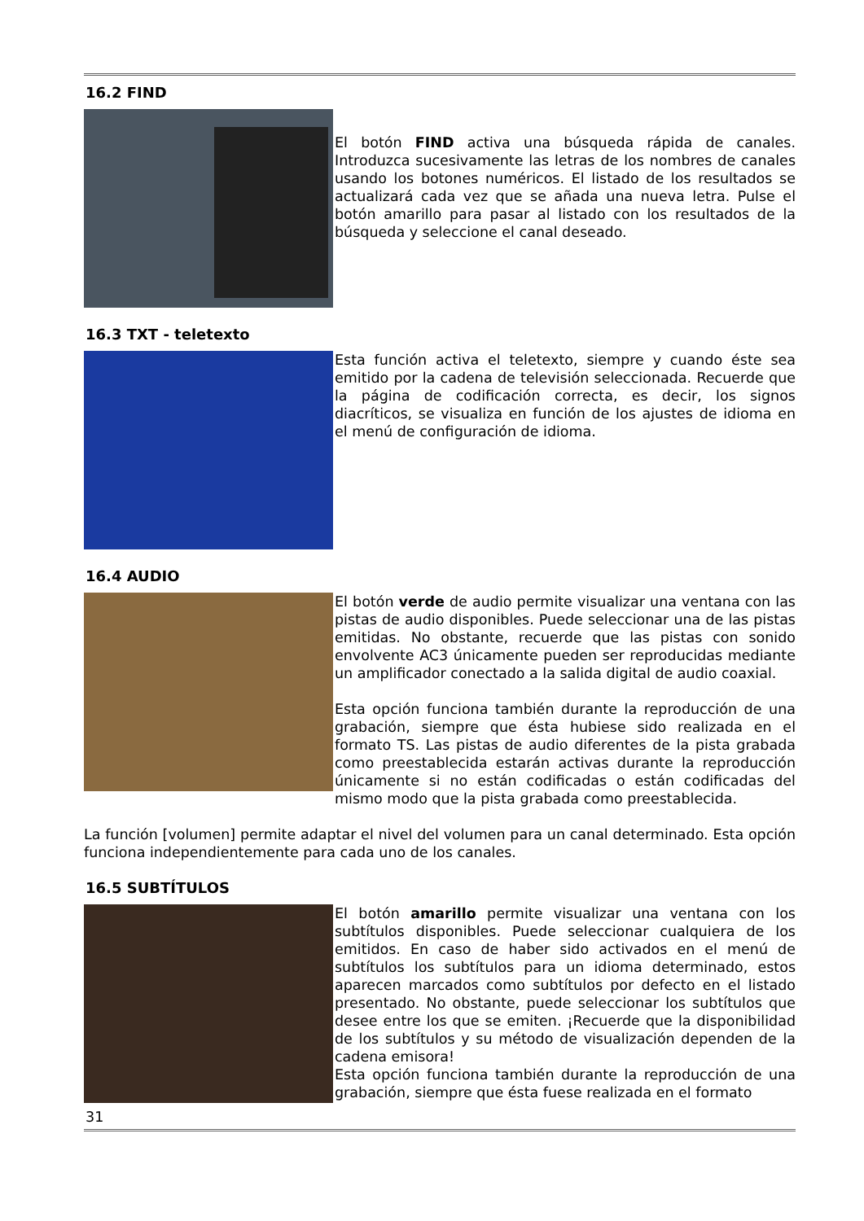16.2 FIND
El botón FIND activa una búsqueda rápida de canales. Introduzca sucesivamente las letras de los nombres de canales usando los botones numéricos. El listado de los resultados se actualizará cada vez que se añada una nueva letra. Pulse el botón amarillo para pasar al listado con los resultados de la búsqueda y seleccione el canal deseado.
16.3 TXT - teletexto
Esta función activa el teletexto, siempre y cuando éste sea emitido por la cadena de televisión seleccionada. Recuerde que la página de codificación correcta, es decir, los signos diacríticos, se visualiza en función de los ajustes de idioma en el menú de configuración de idioma.
16.4 AUDIO
El botón verde de audio permite visualizar una ventana con las pistas de audio disponibles. Puede seleccionar una de las pistas emitidas. No obstante, recuerde que las pistas con sonido envolvente AC3 únicamente pueden ser reproducidas mediante un amplificador conectado a la salida digital de audio coaxial.
Esta opción funciona también durante la reproducción de una grabación, siempre que ésta hubiese sido realizada en el formato TS. Las pistas de audio diferentes de la pista grabada como preestablecida estarán activas durante la reproducción únicamente si no están codificadas o están codificadas del mismo modo que la pista grabada como preestablecida.
La función [volumen] permite adaptar el nivel del volumen para un canal determinado. Esta opción funciona independientemente para cada uno de los canales.
16.5 SUBTÍTULOS
El botón amarillo permite visualizar una ventana con los subtítulos disponibles. Puede seleccionar cualquiera de los emitidos. En caso de haber sido activados en el menú de subtítulos los subtítulos para un idioma determinado, estos aparecen marcados como subtítulos por defecto en el listado presentado. No obstante, puede seleccionar los subtítulos que desee entre los que se emiten. ¡Recuerde que la disponibilidad de los subtítulos y su método de visualización dependen de la cadena emisora!
Esta opción funciona también durante la reproducción de una grabación, siempre que ésta fuese realizada en el formato
31